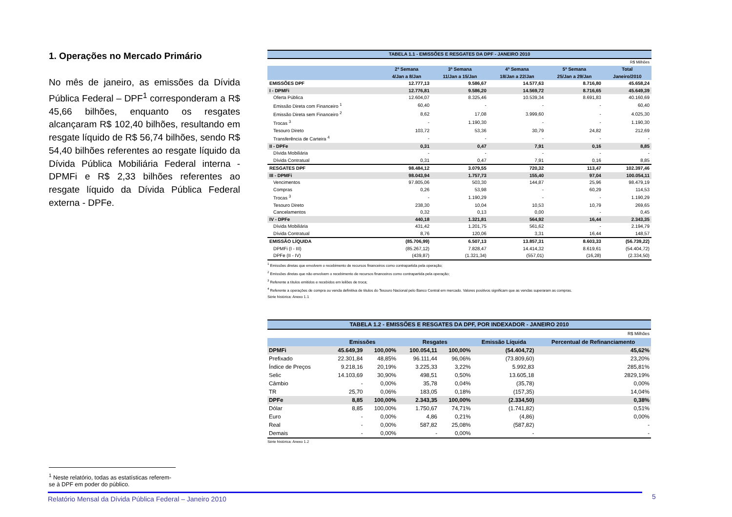1. Operações no Mercado Primário
No mês de janeiro, as emissões da Dívida Pública Federal – DPF<sup>1</sup> corresponderam a R$ 45,66 bilhões, enquanto os resgates alcançaram R$ 102,40 bilhões, resultando em resgate líquido de R$ 56,74 bilhões, sendo R$ 54,40 bilhões referentes ao resgate líquido da Dívida Pública Mobiliária Federal interna - DPMFi e R$ 2,33 bilhões referentes ao resgate líquido da Dívida Pública Federal externa - DPFe.
| TABELA 1.1 - EMISSÕES E RESGATES DA DPF - JANEIRO 2010 | | | | | |
| R$ Milhões | | | | | |
| | 2ª Semana 4/Jan a 8/Jan | 3ª Semana 11/Jan a 15/Jan | 4ª Semana 18/Jan a 22/Jan | 5ª Semana 25/Jan a 29/Jan | Total Janeiro/2010 |
| EMISSÕES DPF | 12.777,13 | 9.586,67 | 14.577,63 | 8.716,80 | 45.658,24 |
| I - DPMFi | 12.776,81 | 9.586,20 | 14.569,72 | 8.716,65 | 45.649,39 |
| Oferta Pública | 12.604,07 | 8.325,46 | 10.539,34 | 8.691,83 | 40.160,69 |
| Emissão Direta com Financeiro <sup>1</sup> | 60,40 | - | - | - | 60,40 |
| Emissão Direta sem Financeiro <sup>2</sup> | 8,62 | 17,08 | 3.999,60 | - | 4.025,30 |
| Trocas <sup>3</sup> | - | 1.190,30 | - | - | 1.190,30 |
| Tesouro Direto | 103,72 | 53,36 | 30,79 | 24,82 | 212,69 |
| Transferência de Carteira <sup>4</sup> | - | - | - | - | - |
| II - DPFe | 0,31 | 0,47 | 7,91 | 0,16 | 8,85 |
| Dívida Mobiliária | - | - | - | - | - |
| Dívida Contratual | 0,31 | 0,47 | 7,91 | 0,16 | 8,85 |
| RESGATES DPF | 98.484,12 | 3.079,55 | 720,32 | 113,47 | 102.397,46 |
| III - DPMFi | 98.043,94 | 1.757,73 | 155,40 | 97,04 | 100.054,11 |
| Vencimentos | 97.805,06 | 503,30 | 144,87 | 25,96 | 98.479,19 |
| Compras | 0,26 | 53,98 | - | 60,29 | 114,53 |
| Trocas <sup>3</sup> | - | 1.190,29 | - | - | 1.190,29 |
| Tesouro Direto | 238,30 | 10,04 | 10,53 | 10,79 | 269,65 |
| Cancelamentos | 0,32 | 0,13 | 0,00 | - | 0,45 |
| IV - DPFe | 440,18 | 1.321,81 | 564,92 | 16,44 | 2.343,35 |
| Dívida Mobiliária | 431,42 | 1.201,75 | 561,62 | - | 2.194,79 |
| Dívida Contratual | 8,76 | 120,06 | 3,31 | 16,44 | 148,57 |
| EMISSÃO LÍQUIDA | (85.706,99) | 6.507,13 | 13.857,31 | 8.603,33 | (56.739,22) |
| DPMFi (I - III) | (85.267,12) | 7.828,47 | 14.414,32 | 8.619,61 | (54.404,72) |
| DPFe (II - IV) | (439,87) | (1.321,34) | (557,01) | (16,28) | (2.334,50) |
<sup>1</sup> Emissões diretas que envolvem o recebimento de recursos financeiros como contrapartida pela operação;
<sup>2</sup> Emissões diretas que não envolvem o recebimento de recursos financeiros como contrapartida pela operação;
<sup>3</sup> Referente a títulos emitidos e recebidos em leilões de troca;
<sup>4</sup> Referente a operações de compra ou venda definitiva de títulos do Tesouro Nacional pelo Banco Central em mercado. Valores positivos significam que as vendas superaram as compras.
Série histórica: Anexo 1.1
| TABELA 1.2 - EMISSÕES E RESGATES DA DPF, POR INDEXADOR - JANEIRO 2010 | | | | | | |
| R$ Milhões | | | | | | |
| | Emissões | | Resgates | | Emissão Líquida | Percentual de Refinanciamento |
| DPMFi | 45.649,39 | 100,00% | 100.054,11 | 100,00% | (54.404,72) | 45,62% |
| Prefixado | 22.301,84 | 48,85% | 96.111,44 | 96,06% | (73.809,60) | 23,20% |
| Índice de Preços | 9.218,16 | 20,19% | 3.225,33 | 3,22% | 5.992,83 | 285,81% |
| Selic | 14.103,69 | 30,90% | 498,51 | 0,50% | 13.605,18 | 2829,19% |
| Câmbio | - | 0,00% | 35,78 | 0,04% | (35,78) | 0,00% |
| TR | 25,70 | 0,06% | 183,05 | 0,18% | (157,35) | 14,04% |
| DPFe | 8,85 | 100,00% | 2.343,35 | 100,00% | (2.334,50) | 0,38% |
| Dólar | 8,85 | 100,00% | 1.750,67 | 74,71% | (1.741,82) | 0,51% |
| Euro | - | 0,00% | 4,86 | 0,21% | (4,86) | 0,00% |
| Real | - | 0,00% | 587,82 | 25,08% | (587,82) | - |
| Demais | - | 0,00% | - | 0,00% | - | - |
Série histórica: Anexo 1.2
<sup>1</sup> Neste relatório, todas as estatísticas referem-se à DPF em poder do público.
Relatório Mensal da Dívida Pública Federal – Janeiro 2010 5